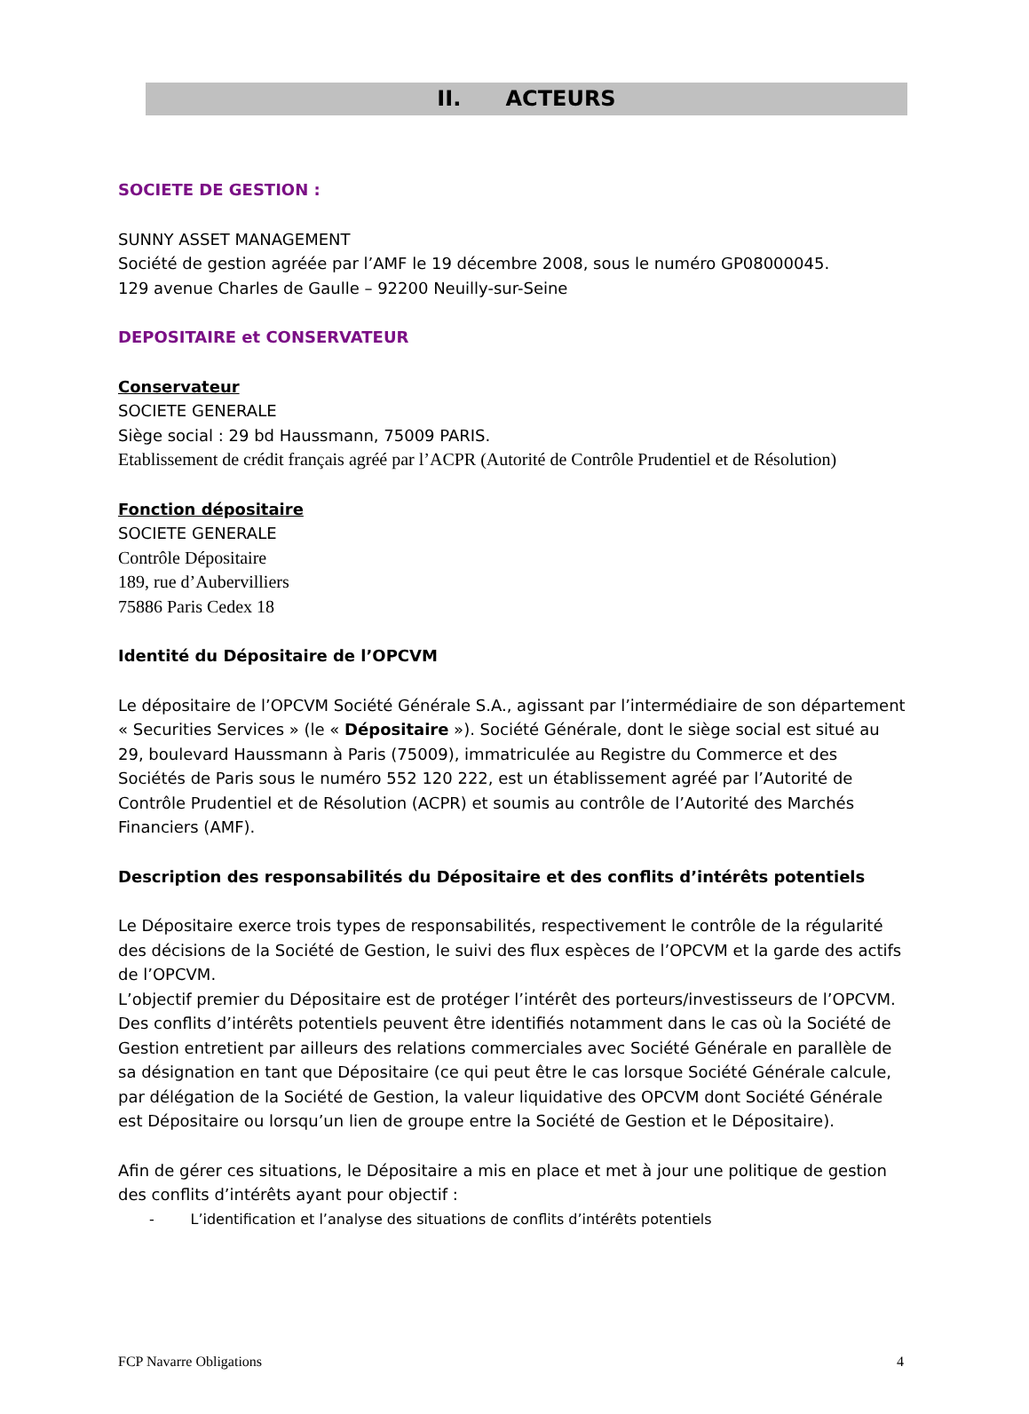II. ACTEURS
SOCIETE DE GESTION :
SUNNY ASSET MANAGEMENT
Société de gestion agréée par l’AMF le 19 décembre 2008, sous le numéro GP08000045.
129 avenue Charles de Gaulle – 92200 Neuilly-sur-Seine
DEPOSITAIRE et CONSERVATEUR
Conservateur
SOCIETE GENERALE
Siège social : 29 bd Haussmann, 75009 PARIS.
Etablissement de crédit français agréé par l’ACPR (Autorité de Contrôle Prudentiel et de Résolution)
Fonction dépositaire
SOCIETE GENERALE
Contrôle Dépositaire
189, rue d’Aubervilliers
75886 Paris Cedex 18
Identité du Dépositaire de l’OPCVM
Le dépositaire de l’OPCVM Société Générale S.A., agissant par l’intermédiaire de son département « Securities Services » (le « Dépositaire »). Société Générale, dont le siège social est situé au 29, boulevard Haussmann à Paris (75009), immatriculée au Registre du Commerce et des Sociétés de Paris sous le numéro 552 120 222, est un établissement agréé par l’Autorité de Contrôle Prudentiel et de Résolution (ACPR) et soumis au contrôle de l’Autorité des Marchés Financiers (AMF).
Description des responsabilités du Dépositaire et des conflits d’intérêts potentiels
Le Dépositaire exerce trois types de responsabilités, respectivement le contrôle de la régularité des décisions de la Société de Gestion, le suivi des flux espèces de l’OPCVM et la garde des actifs de l’OPCVM.
L’objectif premier du Dépositaire est de protéger l’intérêt des porteurs/investisseurs de l’OPCVM.
Des conflits d’intérêts potentiels peuvent être identifiés notamment dans le cas où la Société de Gestion entretient par ailleurs des relations commerciales avec Société Générale en parallèle de sa désignation en tant que Dépositaire (ce qui peut être le cas lorsque Société Générale calcule, par délégation de la Société de Gestion, la valeur liquidative des OPCVM dont Société Générale est Dépositaire ou lorsqu’un lien de groupe entre la Société de Gestion et le Dépositaire).
Afin de gérer ces situations, le Dépositaire a mis en place et met à jour une politique de gestion des conflits d’intérêts ayant pour objectif :
- L’identification et l’analyse des situations de conflits d’intérêts potentiels
FCP Navarre Obligations 4